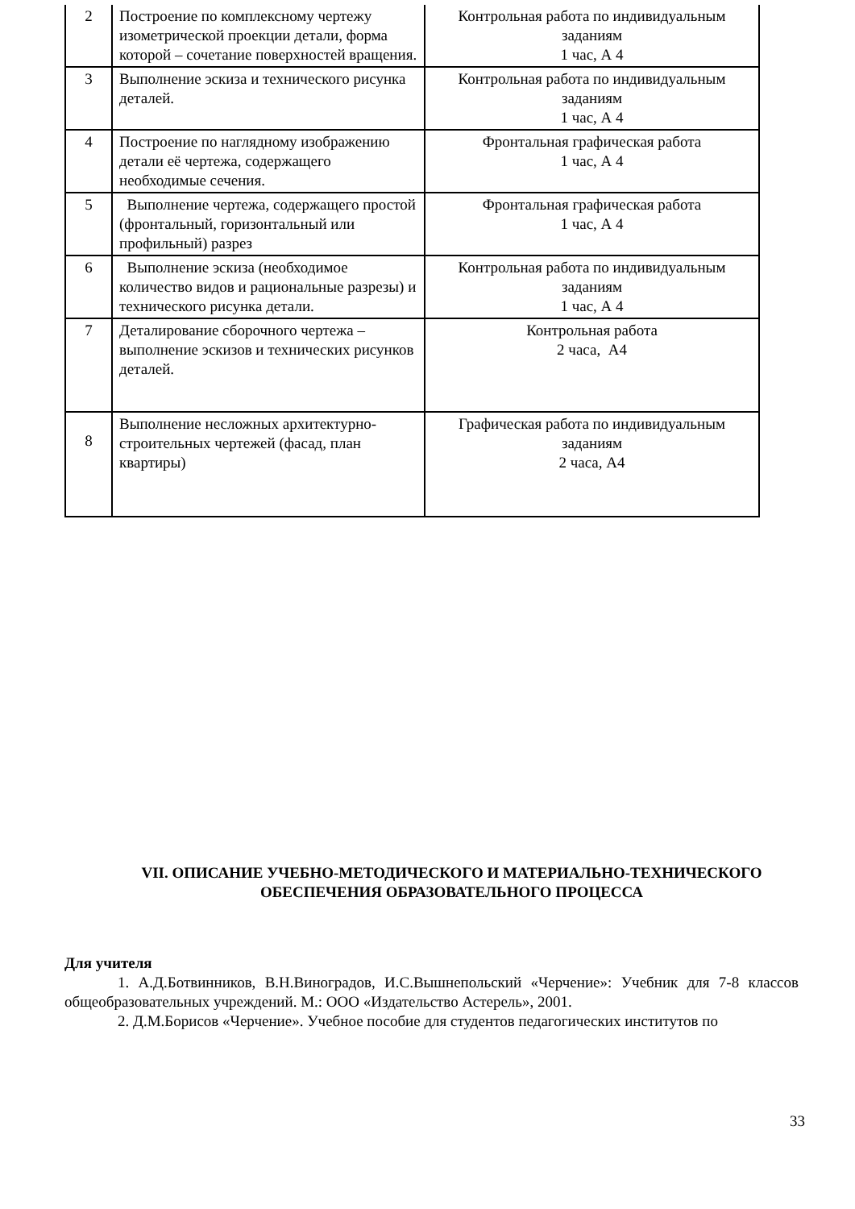| 2 | Построение по комплексному чертежу изометрической проекции детали, форма которой – сочетание поверхностей вращения. | Контрольная работа по индивидуальным заданиям 1 час, А 4 |
| 3 | Выполнение эскиза и технического рисунка деталей. | Контрольная работа по индивидуальным заданиям 1 час, А 4 |
| 4 | Построение по наглядному изображению детали её чертежа, содержащего необходимые сечения. | Фронтальная графическая работа 1 час, А 4 |
| 5 | Выполнение чертежа, содержащего простой (фронтальный, горизонтальный или профильный) разрез | Фронтальная графическая работа 1 час, А 4 |
| 6 | Выполнение эскиза (необходимое количество видов и рациональные разрезы) и технического рисунка детали. | Контрольная работа по индивидуальным заданиям 1 час, А 4 |
| 7 | Деталирование сборочного чертежа – выполнение эскизов и технических рисунков деталей. | Контрольная работа 2 часа, А4 |
| 8 | Выполнение несложных архитектурно-строительных чертежей (фасад, план квартиры) | Графическая работа по индивидуальным заданиям 2 часа, А4 |
VII. ОПИСАНИЕ УЧЕБНО-МЕТОДИЧЕСКОГО И МАТЕРИАЛЬНО-ТЕХНИЧЕСКОГО ОБЕСПЕЧЕНИЯ ОБРАЗОВАТЕЛЬНОГО ПРОЦЕССА
Для учителя
1. А.Д.Ботвинников, В.Н.Виноградов, И.С.Вышнепольский «Черчение»: Учебник для 7-8 классов общеобразовательных учреждений. М.: ООО «Издательство Астерель», 2001.
2. Д.М.Борисов «Черчение». Учебное пособие для студентов педагогических институтов по
33